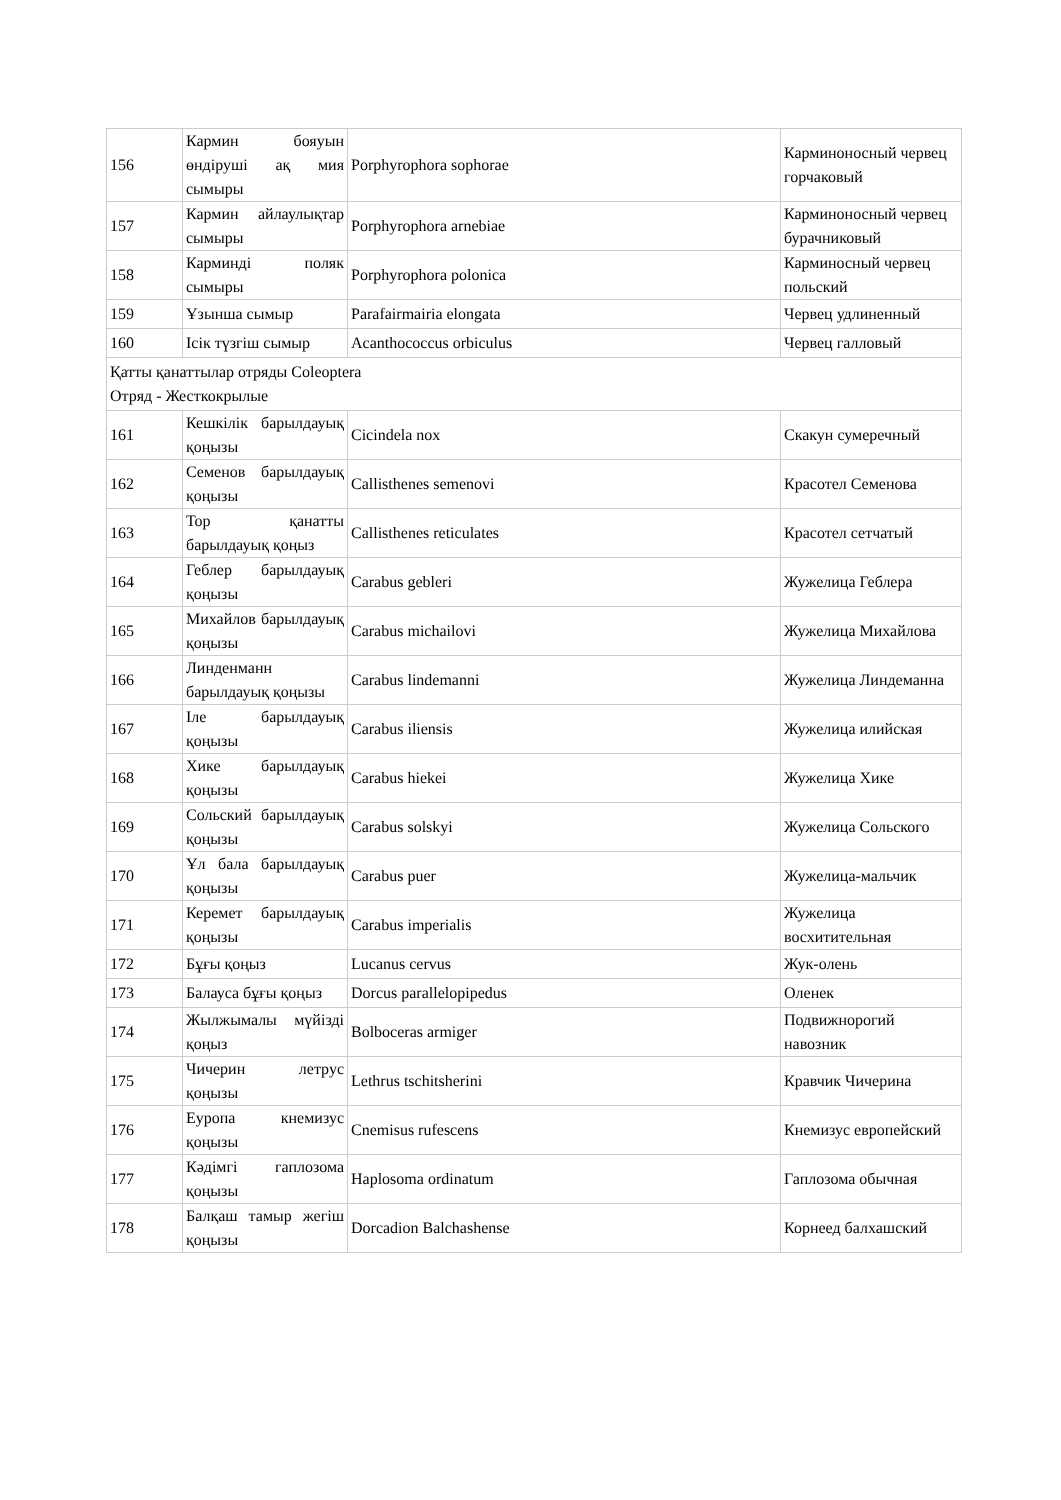| 156 | Кармин бояуын өндіруші ақ мия сымыры | Porphyrophora sophorae | Карминоносный червец горчаковый |
| 157 | Кармин айлаулықтар сымыры | Porphyrophora arnebiae | Карминоносный червец бурачниковый |
| 158 | Карминді поляк сымыры | Porphyrophora polonica | Карминосный червец польский |
| 159 | Ұзынша сымыр | Parafairmairia elongata | Червец удлиненный |
| 160 | Ісік түзгіш сымыр | Acanthococcus orbiculus | Червец галловый |
| Қатты қанаттылар отряды Coleoptera Отряд - Жесткокрылые | | | |
| 161 | Кешкілік барылдауық қоңызы | Cicindela nox | Скакун сумеречный |
| 162 | Семенов барылдауық қоңызы | Callisthenes semenovi | Красотел Семенова |
| 163 | Тор қанатты барылдауық қоңыз | Callisthenes reticulates | Красотел сетчатый |
| 164 | Геблер барылдауық қоңызы | Carabus gebleri | Жужелица Геблера |
| 165 | Михайлов барылдауық қоңызы | Carabus michailovi | Жужелица Михайлова |
| 166 | Линденманн барылдауық қоңызы | Carabus lindemanni | Жужелица Линдеманна |
| 167 | Іле барылдауық қоңызы | Carabus iliensis | Жужелица илийская |
| 168 | Хике барылдауық қоңызы | Carabus hiekei | Жужелица Хике |
| 169 | Сольский барылдауық қоңызы | Carabus solskyi | Жужелица Сольского |
| 170 | Ұл бала барылдауық қоңызы | Carabus puer | Жужелица-мальчик |
| 171 | Керемет барылдауық қоңызы | Carabus imperialis | Жужелица восхитительная |
| 172 | Бұғы қоңыз | Lucanus cervus | Жук-олень |
| 173 | Балауса бұғы қоңыз | Dorcus parallelopipedus | Оленек |
| 174 | Жылжымалы мүйізді қоңыз | Bolboceras armiger | Подвижнорогий навозник |
| 175 | Чичерин летрус қоңызы | Lethrus tschitsherini | Кравчик Чичерина |
| 176 | Еуропа кнемизус қоңызы | Cnemisus rufescens | Кнемизус европейский |
| 177 | Кәдімгі гаплозома қоңызы | Haplosoma ordinatum | Гаплозома обычная |
| 178 | Балқаш тамыр жегіш қоңызы | Dorcadion Balchashense | Корнеед балхашский |